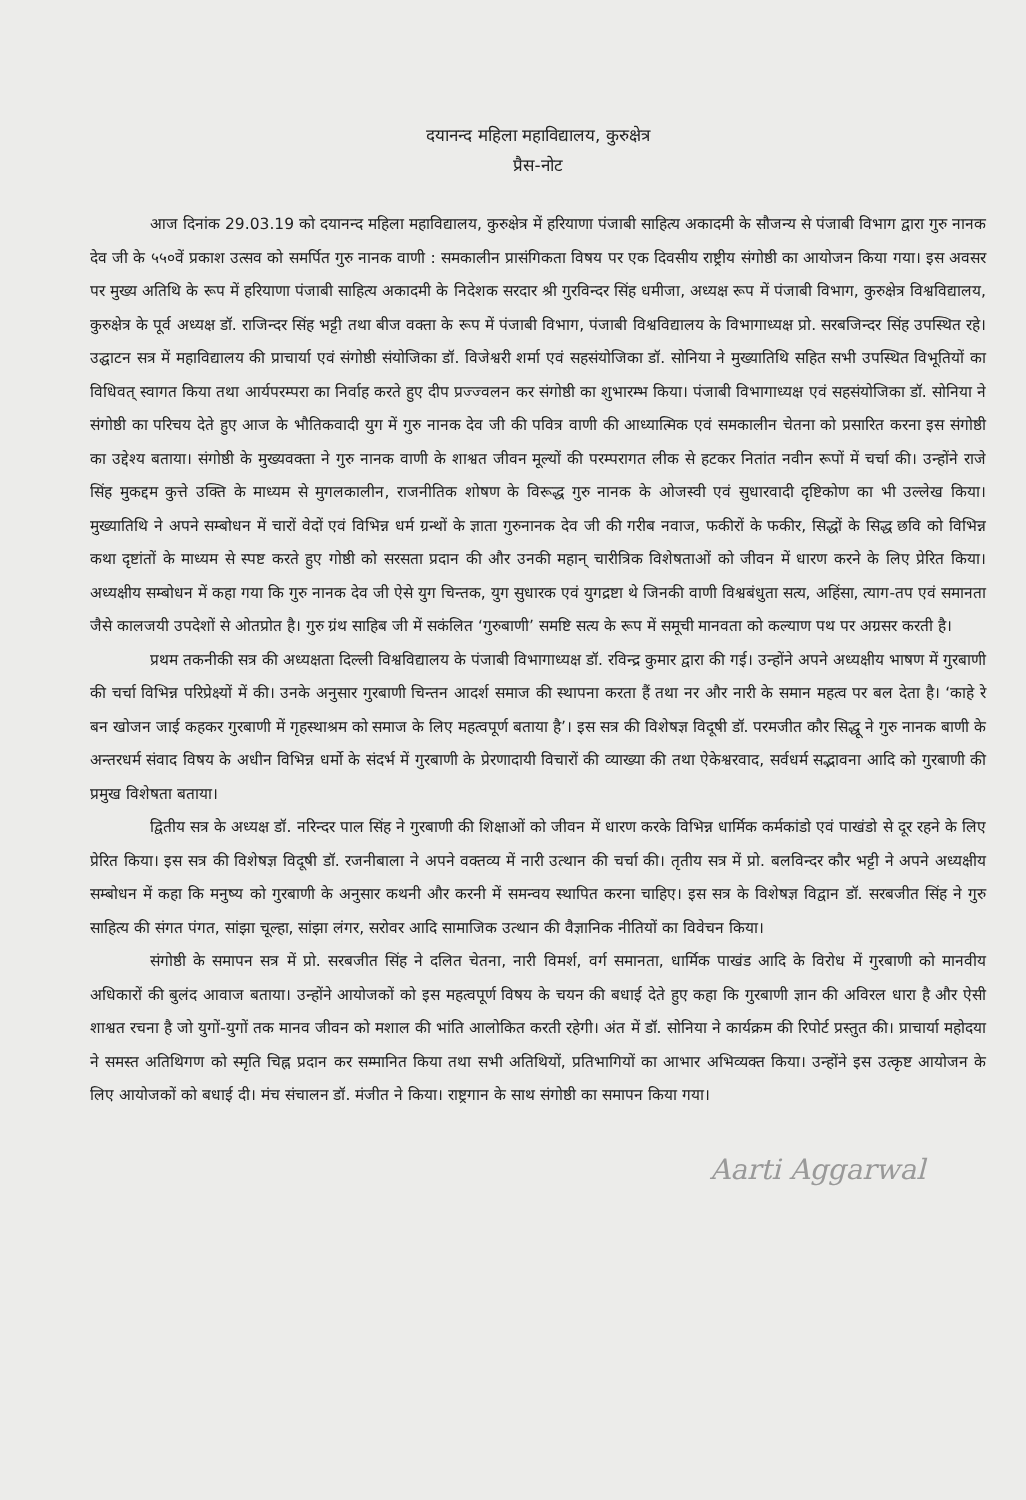दयानन्द महिला महाविद्यालय, कुरुक्षेत्र
प्रैस-नोट
आज दिनांक 29.03.19 को दयानन्द महिला महाविद्यालय, कुरुक्षेत्र में हरियाणा पंजाबी साहित्य अकादमी के सौजन्य से पंजाबी विभाग द्वारा गुरु नानक देव जी के ५५०वें प्रकाश उत्सव को समर्पित गुरु नानक वाणी : समकालीन प्रासंगिकता विषय पर एक दिवसीय राष्ट्रीय संगोष्ठी का आयोजन किया गया। इस अवसर पर मुख्य अतिथि के रूप में हरियाणा पंजाबी साहित्य अकादमी के निदेशक सरदार श्री गुरविन्दर सिंह धमीजा, अध्यक्ष रूप में पंजाबी विभाग, कुरुक्षेत्र विश्वविद्यालय, कुरुक्षेत्र के पूर्व अध्यक्ष डॉ. राजिन्दर सिंह भट्टी तथा बीज वक्ता के रूप में पंजाबी विभाग, पंजाबी विश्वविद्यालय के विभागाध्यक्ष प्रो. सरबजिन्दर सिंह उपस्थित रहे। उद्घाटन सत्र में महाविद्यालय की प्राचार्या एवं संगोष्ठी संयोजिका डॉ. विजेश्वरी शर्मा एवं सहसंयोजिका डॉ. सोनिया ने मुख्यातिथि सहित सभी उपस्थित विभूतियों का विधिवत् स्वागत किया तथा आर्यपरम्परा का निर्वाह करते हुए दीप प्रज्ज्वलन कर संगोष्ठी का शुभारम्भ किया। पंजाबी विभागाध्यक्ष एवं सहसंयोजिका डॉ. सोनिया ने संगोष्ठी का परिचय देते हुए आज के भौतिकवादी युग में गुरु नानक देव जी की पवित्र वाणी की आध्यात्मिक एवं समकालीन चेतना को प्रसारित करना इस संगोष्ठी का उद्देश्य बताया। संगोष्ठी के मुख्यवक्ता ने गुरु नानक वाणी के शाश्वत जीवन मूल्यों की परम्परागत लीक से हटकर नितांत नवीन रूपों में चर्चा की। उन्होंने राजे सिंह मुकद्दम कुत्ते उक्ति के माध्यम से मुगलकालीन, राजनीतिक शोषण के विरूद्ध गुरु नानक के ओजस्वी एवं सुधारवादी दृष्टिकोण का भी उल्लेख किया। मुख्यातिथि ने अपने सम्बोधन में चारों वेदों एवं विभिन्न धर्म ग्रन्थों के ज्ञाता गुरुनानक देव जी की गरीब नवाज, फकीरों के फकीर, सिद्धों के सिद्ध छवि को विभिन्न कथा दृष्टांतों के माध्यम से स्पष्ट करते हुए गोष्ठी को सरसता प्रदान की और उनकी महान् चारीत्रिक विशेषताओं को जीवन में धारण करने के लिए प्रेरित किया। अध्यक्षीय सम्बोधन में कहा गया कि गुरु नानक देव जी ऐसे युग चिन्तक, युग सुधारक एवं युगद्रष्टा थे जिनकी वाणी विश्वबंधुता सत्य, अहिंसा, त्याग-तप एवं समानता जैसे कालजयी उपदेशों से ओतप्रोत है। गुरु ग्रंथ साहिब जी में सकंलित ‘गुरुबाणी’ समष्टि सत्य के रूप में समूची मानवता को कल्याण पथ पर अग्रसर करती है।
प्रथम तकनीकी सत्र की अध्यक्षता दिल्ली विश्वविद्यालय के पंजाबी विभागाध्यक्ष डॉ. रविन्द्र कुमार द्वारा की गई। उन्होंने अपने अध्यक्षीय भाषण में गुरबाणी की चर्चा विभिन्न परिप्रेक्ष्यों में की। उनके अनुसार गुरबाणी चिन्तन आदर्श समाज की स्थापना करता हैं तथा नर और नारी के समान महत्व पर बल देता है। ‘काहे रे बन खोजन जाई कहकर गुरबाणी में गृहस्थाश्रम को समाज के लिए महत्वपूर्ण बताया है’। इस सत्र की विशेषज्ञ विदूषी डॉ. परमजीत कौर सिद्धू ने गुरु नानक बाणी के अन्तरधर्म संवाद विषय के अधीन विभिन्न धर्मो के संदर्भ में गुरबाणी के प्रेरणादायी विचारों की व्याख्या की तथा ऐकेश्वरवाद, सर्वधर्म सद्भावना आदि को गुरबाणी की प्रमुख विशेषता बताया।
द्वितीय सत्र के अध्यक्ष डॉ. नरिन्दर पाल सिंह ने गुरबाणी की शिक्षाओं को जीवन में धारण करके विभिन्न धार्मिक कर्मकांडो एवं पाखंडो से दूर रहने के लिए प्रेरित किया। इस सत्र की विशेषज्ञ विदूषी डॉ. रजनीबाला ने अपने वक्तव्य में नारी उत्थान की चर्चा की। तृतीय सत्र में प्रो. बलविन्दर कौर भट्टी ने अपने अध्यक्षीय सम्बोधन में कहा कि मनुष्य को गुरबाणी के अनुसार कथनी और करनी में समन्वय स्थापित करना चाहिए। इस सत्र के विशेषज्ञ विद्वान डॉ. सरबजीत सिंह ने गुरु साहित्य की संगत पंगत, सांझा चूल्हा, सांझा लंगर, सरोवर आदि सामाजिक उत्थान की वैज्ञानिक नीतियों का विवेचन किया।
संगोष्ठी के समापन सत्र में प्रो. सरबजीत सिंह ने दलित चेतना, नारी विमर्श, वर्ग समानता, धार्मिक पाखंड आदि के विरोध में गुरबाणी को मानवीय अधिकारों की बुलंद आवाज बताया। उन्होंने आयोजकों को इस महत्वपूर्ण विषय के चयन की बधाई देते हुए कहा कि गुरबाणी ज्ञान की अविरल धारा है और ऐसी शाश्वत रचना है जो युगों-युगों तक मानव जीवन को मशाल की भांति आलोकित करती रहेगी। अंत में डॉ. सोनिया ने कार्यक्रम की रिपोर्ट प्रस्तुत की। प्राचार्या महोदया ने समस्त अतिथिगण को स्मृति चिह्न प्रदान कर सम्मानित किया तथा सभी अतिथियों, प्रतिभागियों का आभार अभिव्यक्त किया। उन्होंने इस उत्कृष्ट आयोजन के लिए आयोजकों को बधाई दी। मंच संचालन डॉ. मंजीत ने किया। राष्ट्रगान के साथ संगोष्ठी का समापन किया गया।
Aarti Aggarwal